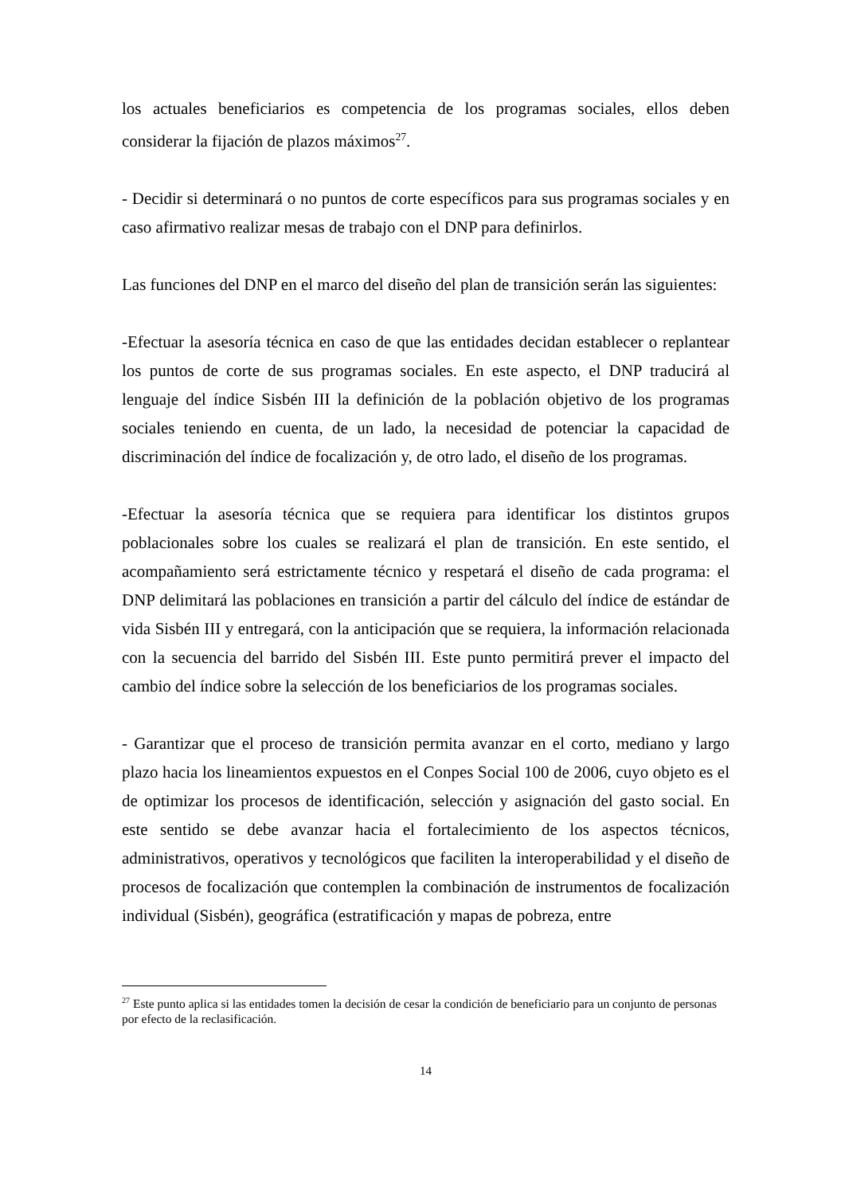los actuales beneficiarios es competencia de los programas sociales, ellos deben considerar la fijación de plazos máximos<sup>27</sup>.
- Decidir si determinará o no puntos de corte específicos para sus programas sociales y en caso afirmativo realizar mesas de trabajo con el DNP para definirlos.
Las funciones del DNP en el marco del diseño del plan de transición serán las siguientes:
-Efectuar la asesoría técnica en caso de que las entidades decidan establecer o replantear los puntos de corte de sus programas sociales. En este aspecto, el DNP traducirá al lenguaje del índice Sisbén III la definición de la población objetivo de los programas sociales teniendo en cuenta, de un lado, la necesidad de potenciar la capacidad de discriminación del índice de focalización y, de otro lado, el diseño de los programas.
-Efectuar la asesoría técnica que se requiera para identificar los distintos grupos poblacionales sobre los cuales se realizará el plan de transición. En este sentido, el acompañamiento será estrictamente técnico y respetará el diseño de cada programa: el DNP delimitará las poblaciones en transición a partir del cálculo del índice de estándar de vida Sisbén III y entregará, con la anticipación que se requiera, la información relacionada con la secuencia del barrido del Sisbén III. Este punto permitirá prever el impacto del cambio del índice sobre la selección de los beneficiarios de los programas sociales.
- Garantizar que el proceso de transición permita avanzar en el corto, mediano y largo plazo hacia los lineamientos expuestos en el Conpes Social 100 de 2006, cuyo objeto es el de optimizar los procesos de identificación, selección y asignación del gasto social. En este sentido se debe avanzar hacia el fortalecimiento de los aspectos técnicos, administrativos, operativos y tecnológicos que faciliten la interoperabilidad y el diseño de procesos de focalización que contemplen la combinación de instrumentos de focalización individual (Sisbén), geográfica (estratificación y mapas de pobreza, entre
<sup>27</sup> Este punto aplica si las entidades tomen la decisión de cesar la condición de beneficiario para un conjunto de personas por efecto de la reclasificación.
14